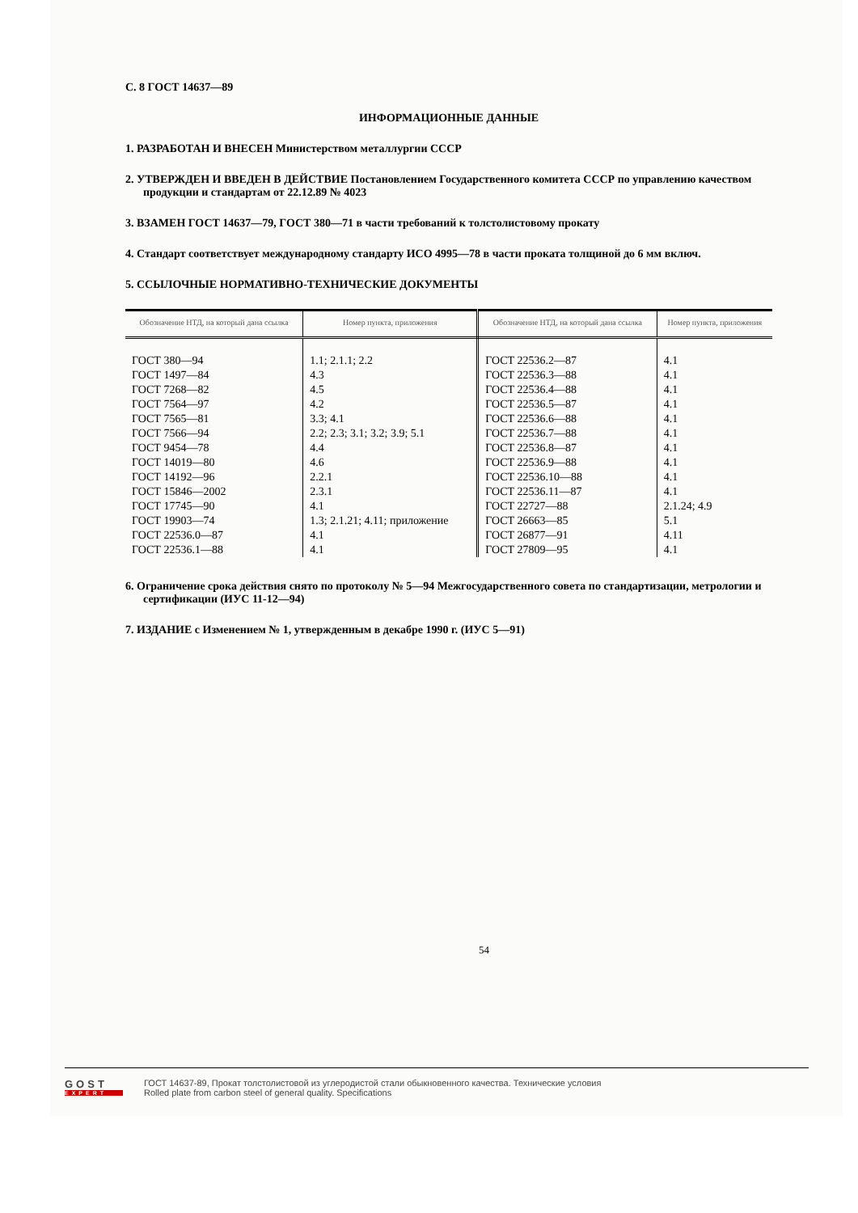С. 8 ГОСТ 14637—89
ИНФОРМАЦИОННЫЕ ДАННЫЕ
1. РАЗРАБОТАН И ВНЕСЕН Министерством металлургии СССР
2. УТВЕРЖДЕН И ВВЕДЕН В ДЕЙСТВИЕ Постановлением Государственного комитета СССР по управлению качеством продукции и стандартам от 22.12.89 № 4023
3. ВЗАМЕН ГОСТ 14637—79, ГОСТ 380—71 в части требований к толстолистовому прокату
4. Стандарт соответствует международному стандарту ИСО 4995—78 в части проката толщиной до 6 мм включ.
5. ССЫЛОЧНЫЕ НОРМАТИВНО-ТЕХНИЧЕСКИЕ ДОКУМЕНТЫ
| Обозначение НТД, на который дана ссылка | Номер пункта, приложения | Обозначение НТД, на который дана ссылка | Номер пункта, приложения |
| --- | --- | --- | --- |
| ГОСТ 380—94 | 1.1; 2.1.1; 2.2 | ГОСТ 22536.2—87 | 4.1 |
| ГОСТ 1497—84 | 4.3 | ГОСТ 22536.3—88 | 4.1 |
| ГОСТ 7268—82 | 4.5 | ГОСТ 22536.4—88 | 4.1 |
| ГОСТ 7564—97 | 4.2 | ГОСТ 22536.5—87 | 4.1 |
| ГОСТ 7565—81 | 3.3; 4.1 | ГОСТ 22536.6—88 | 4.1 |
| ГОСТ 7566—94 | 2.2; 2.3; 3.1; 3.2; 3.9; 5.1 | ГОСТ 22536.7—88 | 4.1 |
| ГОСТ 9454—78 | 4.4 | ГОСТ 22536.8—87 | 4.1 |
| ГОСТ 14019—80 | 4.6 | ГОСТ 22536.9—88 | 4.1 |
| ГОСТ 14192—96 | 2.2.1 | ГОСТ 22536.10—88 | 4.1 |
| ГОСТ 15846—2002 | 2.3.1 | ГОСТ 22536.11—87 | 4.1 |
| ГОСТ 17745—90 | 4.1 | ГОСТ 22727—88 | 2.1.24; 4.9 |
| ГОСТ 19903—74 | 1.3; 2.1.21; 4.11; приложение | ГОСТ 26663—85 | 5.1 |
| ГОСТ 22536.0—87 | 4.1 | ГОСТ 26877—91 | 4.11 |
| ГОСТ 22536.1—88 | 4.1 | ГОСТ 27809—95 | 4.1 |
6. Ограничение срока действия снято по протоколу № 5—94 Межгосударственного совета по стандартизации, метрологии и сертификации (ИУС 11-12—94)
7. ИЗДАНИЕ с Изменением № 1, утвержденным в декабре 1990 г. (ИУС 5—91)
54
GOST
EXPERT
ГОСТ 14637-89, Прокат толстолистовой из углеродистой стали обыкновенного качества. Технические условия
Rolled plate from carbon steel of general quality. Specifications